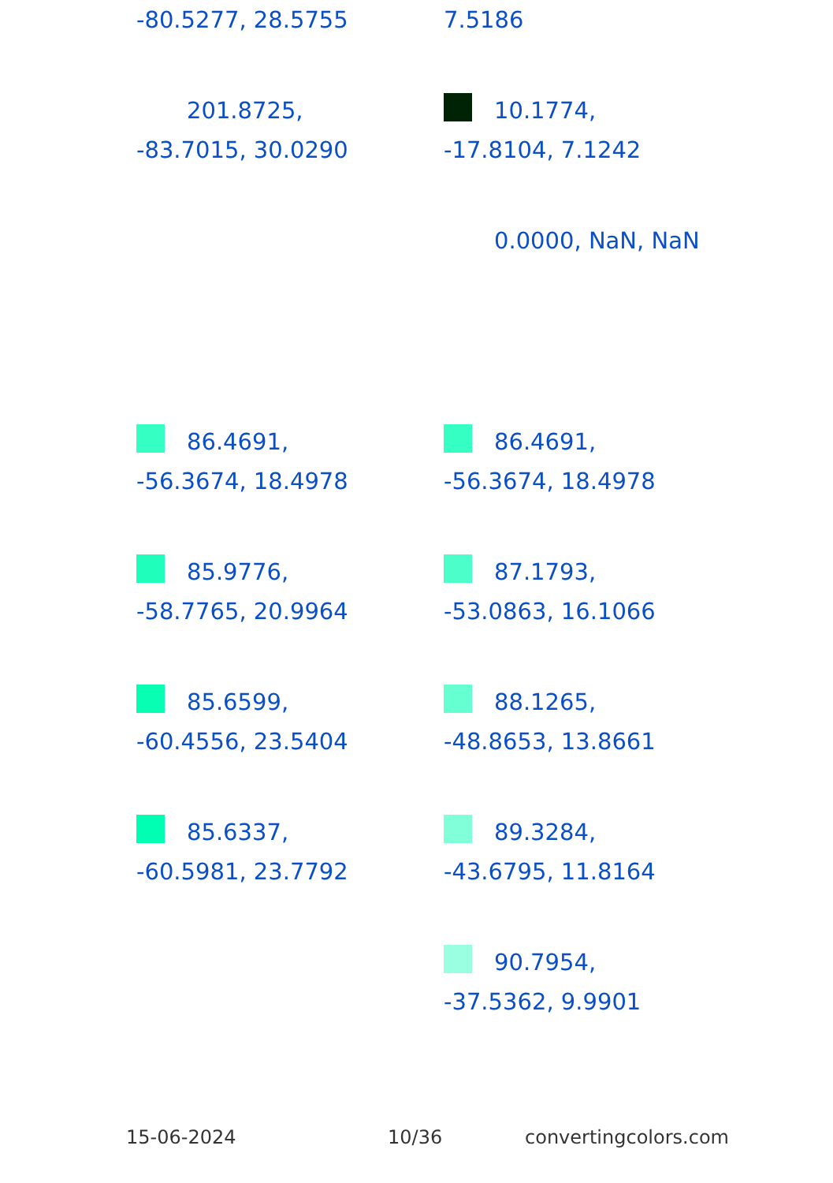-80.5277, 28.5755 7.5186
201.8725, -83.7015, 30.0290
10.1774, -17.8104, 7.1242
0.0000, NaN, NaN
86.4691, -56.3674, 18.4978
86.4691, -56.3674, 18.4978
85.9776, -58.7765, 20.9964
87.1793, -53.0863, 16.1066
85.6599, -60.4556, 23.5404
88.1265, -48.8653, 13.8661
85.6337, -60.5981, 23.7792
89.3284, -43.6795, 11.8164
90.7954, -37.5362, 9.9901
15-06-2024 10/36 convertingcolors.com